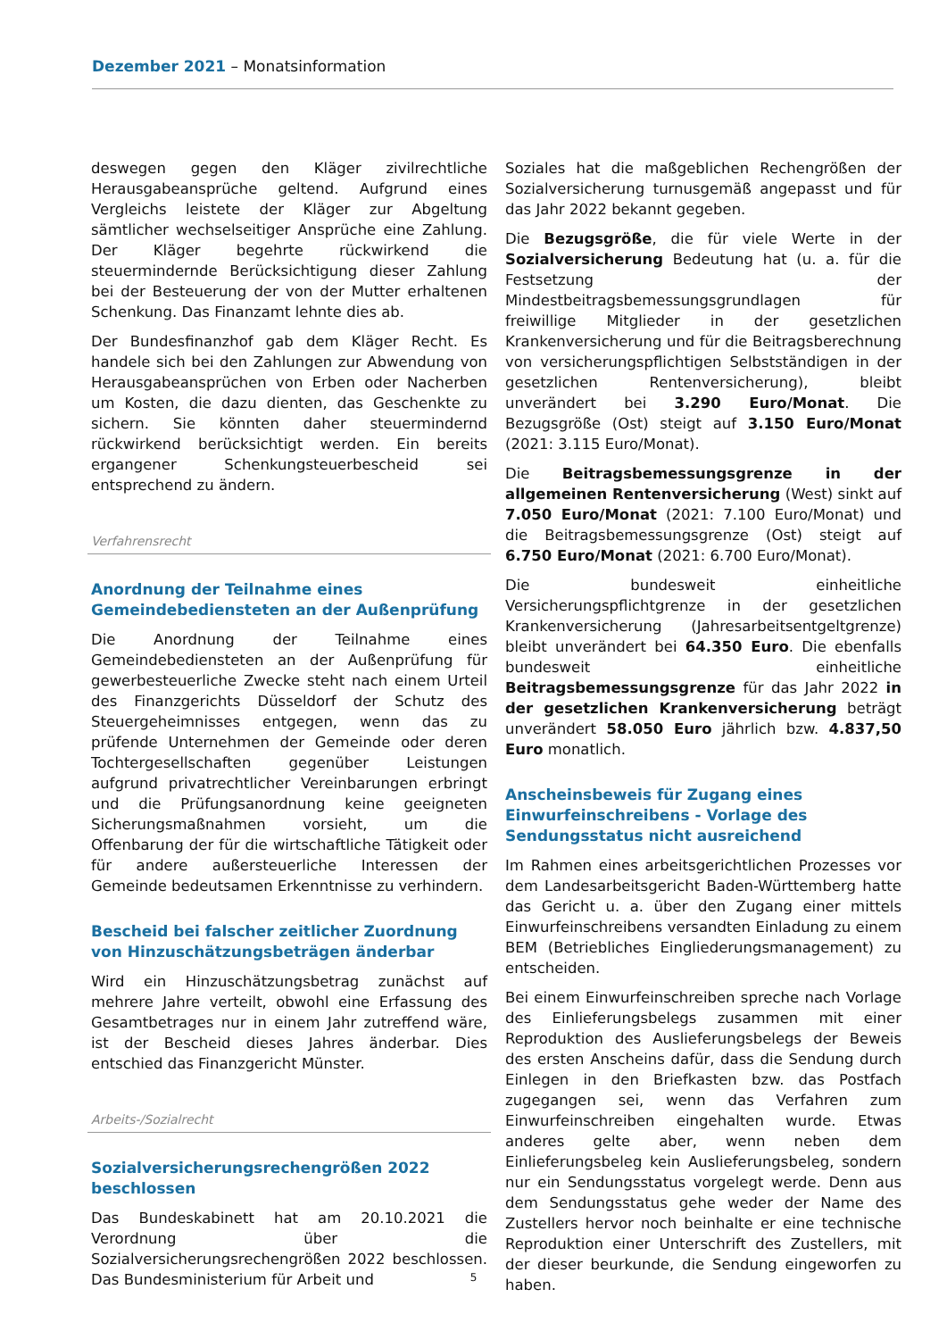Dezember 2021 – Monatsinformation
deswegen gegen den Kläger zivilrechtliche Herausgabeansprüche geltend. Aufgrund eines Vergleichs leistete der Kläger zur Abgeltung sämtlicher wechselseitiger Ansprüche eine Zahlung. Der Kläger begehrte rückwirkend die steuermindernde Berücksichtigung dieser Zahlung bei der Besteuerung der von der Mutter erhaltenen Schenkung. Das Finanzamt lehnte dies ab.
Der Bundesfinanzhof gab dem Kläger Recht. Es handele sich bei den Zahlungen zur Abwendung von Herausgabeansprüchen von Erben oder Nacherben um Kosten, die dazu dienten, das Geschenkte zu sichern. Sie könnten daher steuermindernd rückwirkend berücksichtigt werden. Ein bereits ergangener Schenkungsteuerbescheid sei entsprechend zu ändern.
Verfahrensrecht
Anordnung der Teilnahme eines Gemeindebediensteten an der Außenprüfung
Die Anordnung der Teilnahme eines Gemeindebediensteten an der Außenprüfung für gewerbesteuerliche Zwecke steht nach einem Urteil des Finanzgerichts Düsseldorf der Schutz des Steuergeheimnisses entgegen, wenn das zu prüfende Unternehmen der Gemeinde oder deren Tochtergesellschaften gegenüber Leistungen aufgrund privatrechtlicher Vereinbarungen erbringt und die Prüfungsanordnung keine geeigneten Sicherungsmaßnahmen vorsieht, um die Offenbarung der für die wirtschaftliche Tätigkeit oder für andere außersteuerliche Interessen der Gemeinde bedeutsamen Erkenntnisse zu verhindern.
Bescheid bei falscher zeitlicher Zuordnung von Hinzuschätzungsbeträgen änderbar
Wird ein Hinzuschätzungsbetrag zunächst auf mehrere Jahre verteilt, obwohl eine Erfassung des Gesamtbetrages nur in einem Jahr zutreffend wäre, ist der Bescheid dieses Jahres änderbar. Dies entschied das Finanzgericht Münster.
Arbeits-/Sozialrecht
Sozialversicherungsrechengrößen 2022 beschlossen
Das Bundeskabinett hat am 20.10.2021 die Verordnung über die Sozialversicherungsrechengrößen 2022 beschlossen. Das Bundesministerium für Arbeit und
Soziales hat die maßgeblichen Rechengrößen der Sozialversicherung turnusgemäß angepasst und für das Jahr 2022 bekannt gegeben.
Die Bezugsgröße, die für viele Werte in der Sozialversicherung Bedeutung hat (u. a. für die Festsetzung der Mindestbeitragsbemessungsgrundlagen für freiwillige Mitglieder in der gesetzlichen Krankenversicherung und für die Beitragsberechnung von versicherungspflichtigen Selbstständigen in der gesetzlichen Rentenversicherung), bleibt unverändert bei 3.290 Euro/Monat. Die Bezugsgröße (Ost) steigt auf 3.150 Euro/Monat (2021: 3.115 Euro/Monat).
Die Beitragsbemessungsgrenze in der allgemeinen Rentenversicherung (West) sinkt auf 7.050 Euro/Monat (2021: 7.100 Euro/Monat) und die Beitragsbemessungsgrenze (Ost) steigt auf 6.750 Euro/Monat (2021: 6.700 Euro/Monat).
Die bundesweit einheitliche Versicherungspflichtgrenze in der gesetzlichen Krankenversicherung (Jahresarbeitsentgeltgrenze) bleibt unverändert bei 64.350 Euro. Die ebenfalls bundesweit einheitliche Beitragsbemessungsgrenze für das Jahr 2022 in der gesetzlichen Krankenversicherung beträgt unverändert 58.050 Euro jährlich bzw. 4.837,50 Euro monatlich.
Anscheinsbeweis für Zugang eines Einwurfeinschreibens - Vorlage des Sendungsstatus nicht ausreichend
Im Rahmen eines arbeitsgerichtlichen Prozesses vor dem Landesarbeitsgericht Baden-Württemberg hatte das Gericht u. a. über den Zugang einer mittels Einwurfeinschreibens versandten Einladung zu einem BEM (Betriebliches Eingliederungsmanagement) zu entscheiden.
Bei einem Einwurfeinschreiben spreche nach Vorlage des Einlieferungsbelegs zusammen mit einer Reproduktion des Auslieferungsbelegs der Beweis des ersten Anscheins dafür, dass die Sendung durch Einlegen in den Briefkasten bzw. das Postfach zugegangen sei, wenn das Verfahren zum Einwurfeinschreiben eingehalten wurde. Etwas anderes gelte aber, wenn neben dem Einlieferungsbeleg kein Auslieferungsbeleg, sondern nur ein Sendungsstatus vorgelegt werde. Denn aus dem Sendungsstatus gehe weder der Name des Zustellers hervor noch beinhalte er eine technische Reproduktion einer Unterschrift des Zustellers, mit der dieser beurkunde, die Sendung eingeworfen zu haben.
5